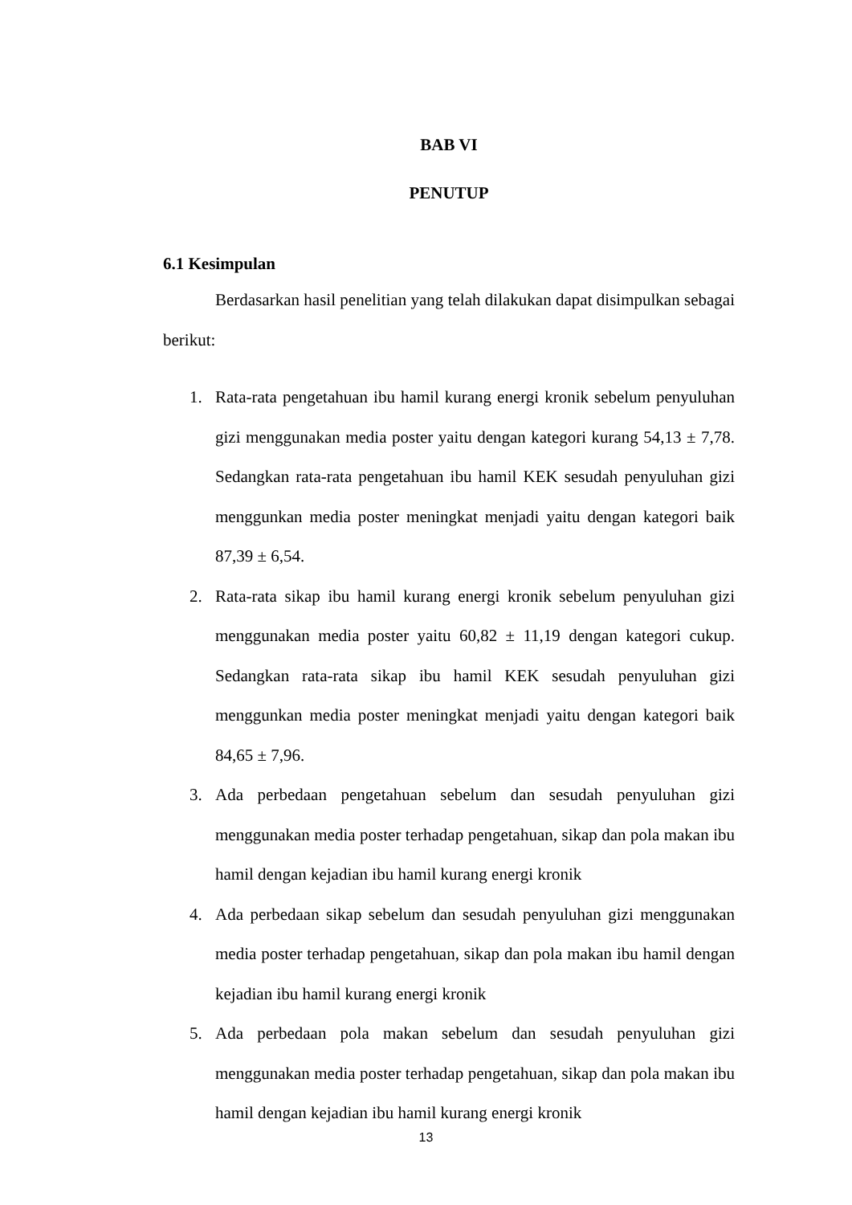BAB VI
PENUTUP
6.1 Kesimpulan
Berdasarkan hasil penelitian yang telah dilakukan dapat disimpulkan sebagai berikut:
1. Rata-rata pengetahuan ibu hamil kurang energi kronik sebelum penyuluhan gizi menggunakan media poster yaitu dengan kategori kurang 54,13 ± 7,78. Sedangkan rata-rata pengetahuan ibu hamil KEK sesudah penyuluhan gizi menggunkan media poster meningkat menjadi yaitu dengan kategori baik 87,39 ± 6,54.
2. Rata-rata sikap ibu hamil kurang energi kronik sebelum penyuluhan gizi menggunakan media poster yaitu 60,82 ± 11,19 dengan kategori cukup. Sedangkan rata-rata sikap ibu hamil KEK sesudah penyuluhan gizi menggunkan media poster meningkat menjadi yaitu dengan kategori baik 84,65 ± 7,96.
3. Ada perbedaan pengetahuan sebelum dan sesudah penyuluhan gizi menggunakan media poster terhadap pengetahuan, sikap dan pola makan ibu hamil dengan kejadian ibu hamil kurang energi kronik
4. Ada perbedaan sikap sebelum dan sesudah penyuluhan gizi menggunakan media poster terhadap pengetahuan, sikap dan pola makan ibu hamil dengan kejadian ibu hamil kurang energi kronik
5. Ada perbedaan pola makan sebelum dan sesudah penyuluhan gizi menggunakan media poster terhadap pengetahuan, sikap dan pola makan ibu hamil dengan kejadian ibu hamil kurang energi kronik
13